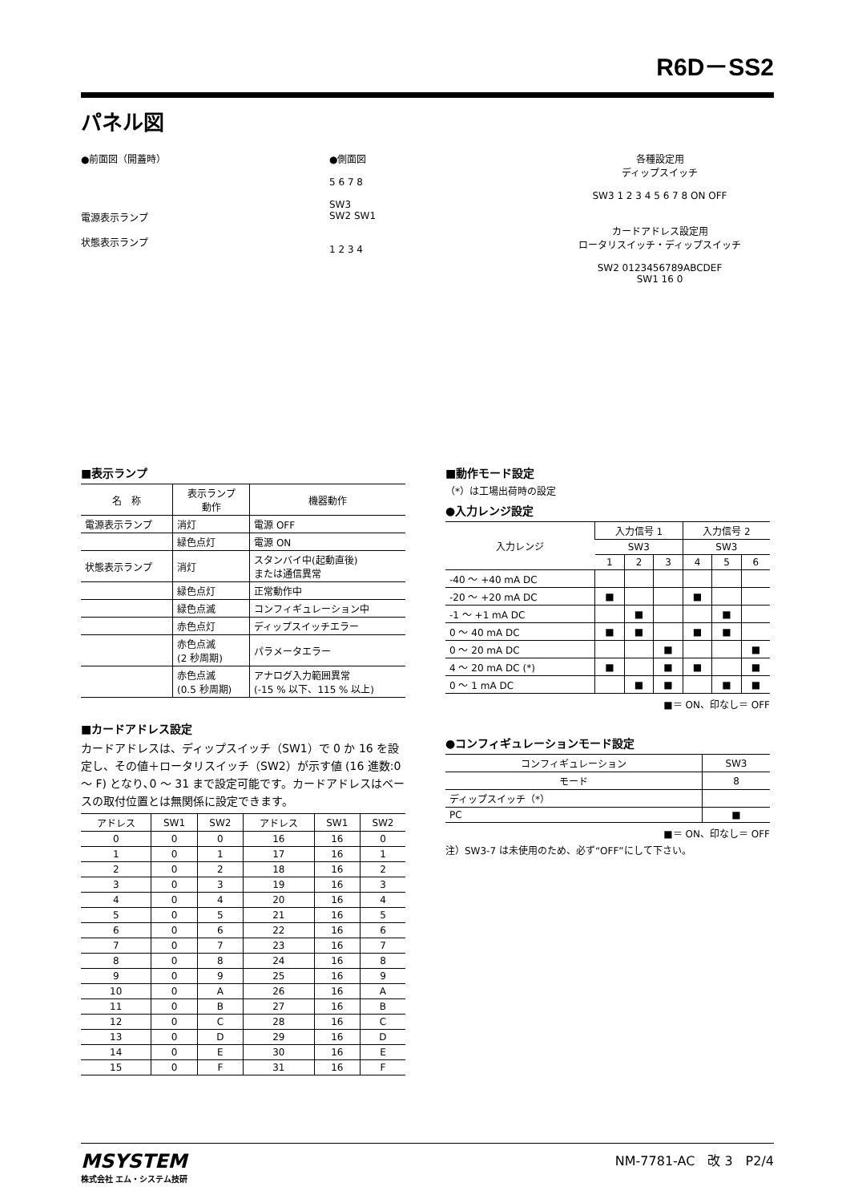R6D－SS2
パネル図
●前面図（開蓋時）
電源表示ランプ
状態表示ランプ
●側面図
5 6 7 8
SW3
SW2 SW1
1 2 3 4
各種設定用
ディップスイッチ
SW3 1 2 3 4 5 6 7 8 ON OFF
カードアドレス設定用
ロータリスイッチ・ディップスイッチ
SW2 0123456789ABCDEF
SW1 16 0
■表示ランプ
| 名 称 | 表示ランプ 動作 | 機器動作 |
| --- | --- | --- |
| 電源表示ランプ | 消灯 | 電源 OFF |
| | 緑色点灯 | 電源 ON |
| 状態表示ランプ | 消灯 | スタンバイ中(起動直後) または通信異常 |
| | 緑色点灯 | 正常動作中 |
| | 緑色点滅 | コンフィギュレーション中 |
| | 赤色点灯 | ディップスイッチエラー |
| | 赤色点滅 (2 秒周期) | パラメータエラー |
| | 赤色点滅 (0.5 秒周期) | アナログ入力範囲異常 (-15 % 以下、115 % 以上) |
■カードアドレス設定
カードアドレスは、ディップスイッチ（SW1）で 0 か 16 を設定し、その値＋ロータリスイッチ（SW2）が示す値 (16 進数:0 ～ F) となり､0 ～ 31 まで設定可能です。カードアドレスはベースの取付位置とは無関係に設定できます。
| アドレス | SW1 | SW2 | アドレス | SW1 | SW2 |
| 0 | 0 | 0 | 16 | 16 | 0 |
| 1 | 0 | 1 | 17 | 16 | 1 |
| 2 | 0 | 2 | 18 | 16 | 2 |
| 3 | 0 | 3 | 19 | 16 | 3 |
| 4 | 0 | 4 | 20 | 16 | 4 |
| 5 | 0 | 5 | 21 | 16 | 5 |
| 6 | 0 | 6 | 22 | 16 | 6 |
| 7 | 0 | 7 | 23 | 16 | 7 |
| 8 | 0 | 8 | 24 | 16 | 8 |
| 9 | 0 | 9 | 25 | 16 | 9 |
| 10 | 0 | A | 26 | 16 | A |
| 11 | 0 | B | 27 | 16 | B |
| 12 | 0 | C | 28 | 16 | C |
| 13 | 0 | D | 29 | 16 | D |
| 14 | 0 | E | 30 | 16 | E |
| 15 | 0 | F | 31 | 16 | F |
■動作モード設定
（*）は工場出荷時の設定
●入力レンジ設定
| 入力レンジ | 入力信号 1 | | | 入力信号 2 | | |
| | SW3 | | | SW3 | | |
| | 1 | 2 | 3 | 4 | 5 | 6 |
| -40 ～ +40 mA DC | | | | | | |
| -20 ～ +20 mA DC | ■ | | | ■ | | |
| -1 ～ +1 mA DC | | ■ | | | ■ | |
| 0 ～ 40 mA DC | ■ | ■ | | ■ | ■ | |
| 0 ～ 20 mA DC | | | ■ | | | ■ |
| 4 ～ 20 mA DC (*) | ■ | | ■ | ■ | | ■ |
| 0 ～ 1 mA DC | | ■ | ■ | | ■ | ■ |
■＝ ON、印なし＝ OFF
●コンフィギュレーションモード設定
| コンフィギュレーション | SW3 |
| モード | 8 |
| ディップスイッチ（*） | |
| PC | ■ |
■＝ ON、印なし＝ OFF
注）SW3-7 は未使用のため、必ず“OFF”にして下さい。
MSYSTEM
株式会社 エム・システム技研
NM-7781-AC　改 3　P2/4